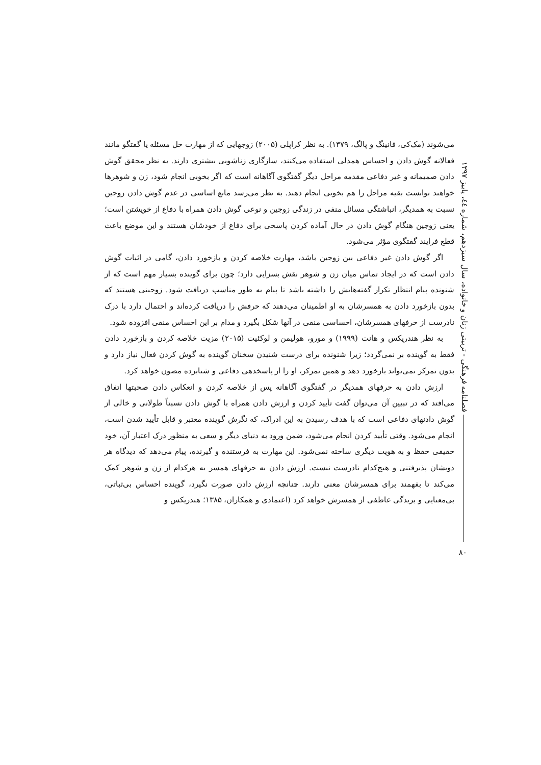می‌شوند (مک‌کی، فانینگ و پالگ، ۱۳۷۹). به نظر کراپلی (۲۰۰۵) زوجهایی که از مهارت حل مسئله یا گفتگو مانند فعالانه گوش دادن و احساس همدلی استفاده می‌کنند، سازگاری زناشویی بیشتری دارند. به نظر محقق گوش دادن صمیمانه و غیر دفاعی مقدمه مراحل دیگر گفتگوی آگاهانه است که اگر بخوبی انجام شود، زن و شوهرها خواهند توانست بقیه مراحل را هم بخوبی انجام دهند. به نظر می‌رسد مانع اساسی در عدم گوش دادن زوجین نسبت به همدیگر، انباشتگی مسائل منفی در زندگی زوجین و نوعی گوش دادن همراه با دفاع از خویشتن است؛ یعنی زوجین هنگام گوش دادن در حال آماده کردن پاسخی برای دفاع از خودشان هستند و این موضع باعث قطع فرایند گفتگوی مؤثر می‌شود.
اگر گوش دادن غیر دفاعی بین زوجین باشد، مهارت خلاصه کردن و بازخورد دادن، گامی در اثبات گوش دادن است که در ایجاد تماس میان زن و شوهر نقش بسزایی دارد؛ چون برای گوینده بسیار مهم است که از شنونده پیام انتظار تکرار گفته‌هایش را داشته باشد تا پیام به طور مناسب دریافت شود. زوجینی هستند که بدون بازخورد دادن به همسرشان به او اطمینان می‌دهند که حرفش را دریافت کرده‌اند و احتمال دارد با درک نادرست از حرفهای همسرشان، احساسی منفی در آنها شکل بگیرد و مدام بر این احساس منفی افزوده شود.
به نظر هندریکس و هانت (۱۹۹۹) و مورو، هولیمن و لوکئیت (۲۰۱۵) مزیت خلاصه کردن و بازخورد دادن فقط به گوینده بر نمی‌گردد؛ زیرا شنونده برای درست شنیدن سخنان گوینده به گوش کردن فعال نیاز دارد و بدون تمرکز نمی‌تواند بازخورد دهد و همین تمرکز، او را از پاسخدهی دفاعی و شتابزده مصون خواهد کرد.
ارزش دادن به حرفهای همدیگر در گفتگوی آگاهانه پس از خلاصه کردن و انعکاس دادن صحبتها اتفاق می‌افتد که در تبیین آن می‌توان گفت تأیید کردن و ارزش دادن همراه با گوش دادن نسبتاً طولانی و خالی از گوش دادنهای دفاعی است که با هدف رسیدن به این ادراک، که نگرش گوینده معتبر و قابل تأیید شدن است، انجام می‌شود. وقتی تأیید کردن انجام می‌شود، ضمن ورود به دنیای دیگر و سعی به منظور درک اعتبار آن، خود حقیقی حفظ و به هویت دیگری ساخته نمی‌شود. این مهارت به فرستنده و گیرنده، پیام می‌دهد که دیدگاه هر دویشان پذیرفتنی و هیچ‌کدام نادرست نیست. ارزش دادن به حرفهای همسر به هرکدام از زن و شوهر کمک می‌کند تا بفهمند برای همسرشان معنی دارند. چنانچه ارزش دادن صورت نگیرد، گوینده احساس بی‌ثباتی، بی‌معنایی و بریدگی عاطفی از همسرش خواهد کرد (اعتمادی و همکاران، ۱۳۸۵؛ هندریکس و
فصلنامه فرهنگی - تربیتی زنان و خانواده، سال سیزدهم، شماره ٤٤، پاییز ۱۳۹۷
۸۰